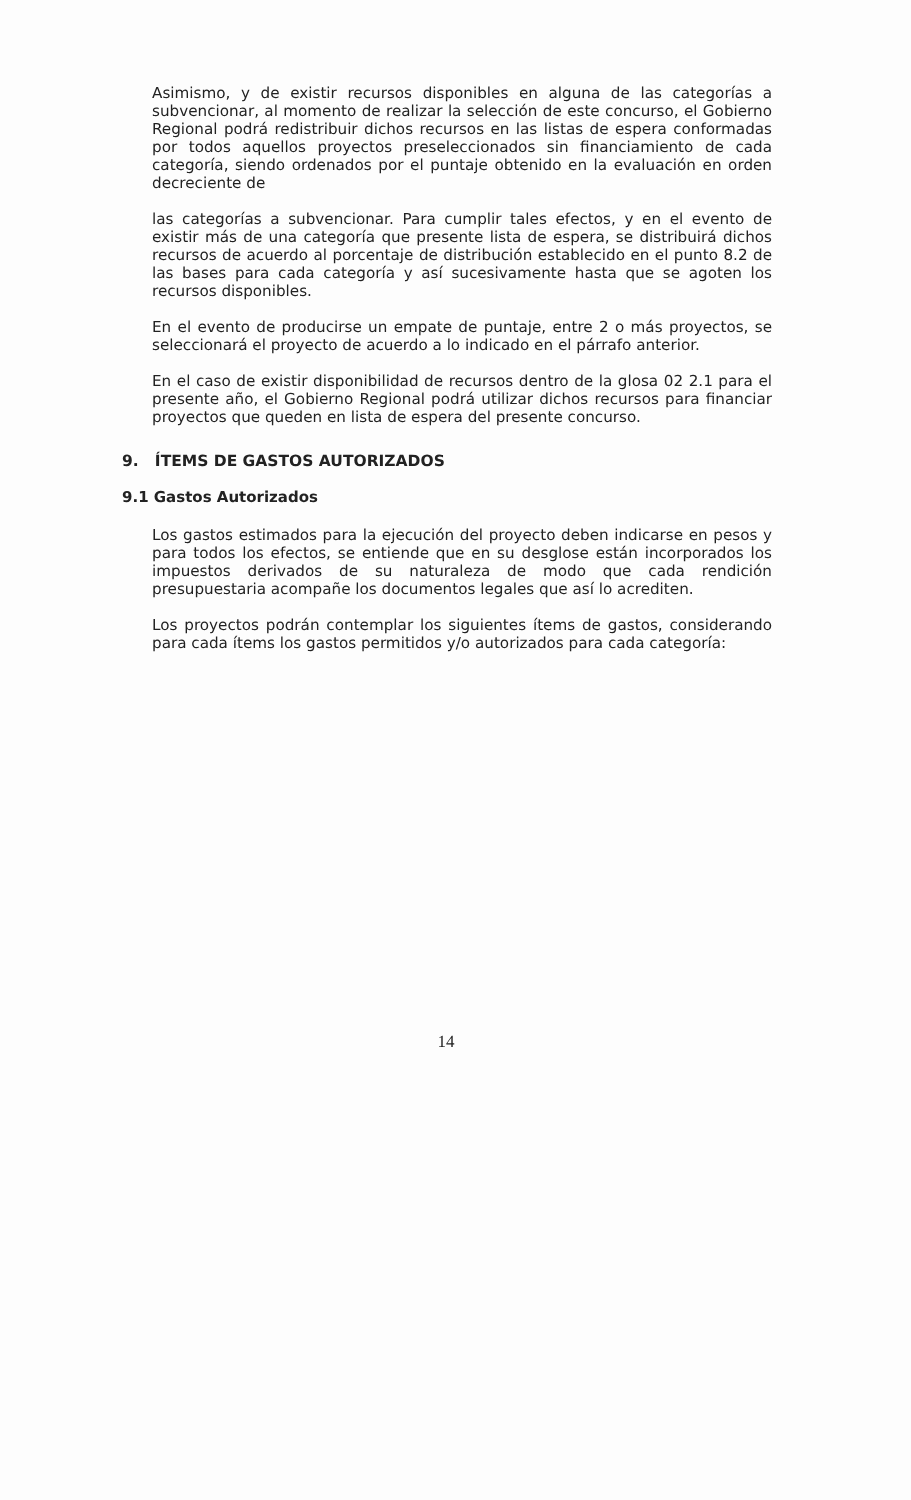Asimismo, y de existir recursos disponibles en alguna de las categorías a subvencionar, al momento de realizar la selección de este concurso, el Gobierno Regional podrá redistribuir dichos recursos en las listas de espera conformadas por todos aquellos proyectos preseleccionados sin financiamiento de cada categoría, siendo ordenados por el puntaje obtenido en la evaluación en orden decreciente de
las categorías a subvencionar. Para cumplir tales efectos, y en el evento de existir más de una categoría que presente lista de espera, se distribuirá dichos recursos de acuerdo al porcentaje de distribución establecido en el punto 8.2 de las bases para cada categoría y así sucesivamente hasta que se agoten los recursos disponibles.
En el evento de producirse un empate de puntaje, entre 2 o más proyectos, se seleccionará el proyecto de acuerdo a lo indicado en el párrafo anterior.
En el caso de existir disponibilidad de recursos dentro de la glosa 02 2.1 para el presente año, el Gobierno Regional podrá utilizar dichos recursos para financiar proyectos que queden en lista de espera del presente concurso.
9. ÍTEMS DE GASTOS AUTORIZADOS
9.1 Gastos Autorizados
Los gastos estimados para la ejecución del proyecto deben indicarse en pesos y para todos los efectos, se entiende que en su desglose están incorporados los impuestos derivados de su naturaleza de modo que cada rendición presupuestaria acompañe los documentos legales que así lo acrediten.
Los proyectos podrán contemplar los siguientes ítems de gastos, considerando para cada ítems los gastos permitidos y/o autorizados para cada categoría:
14